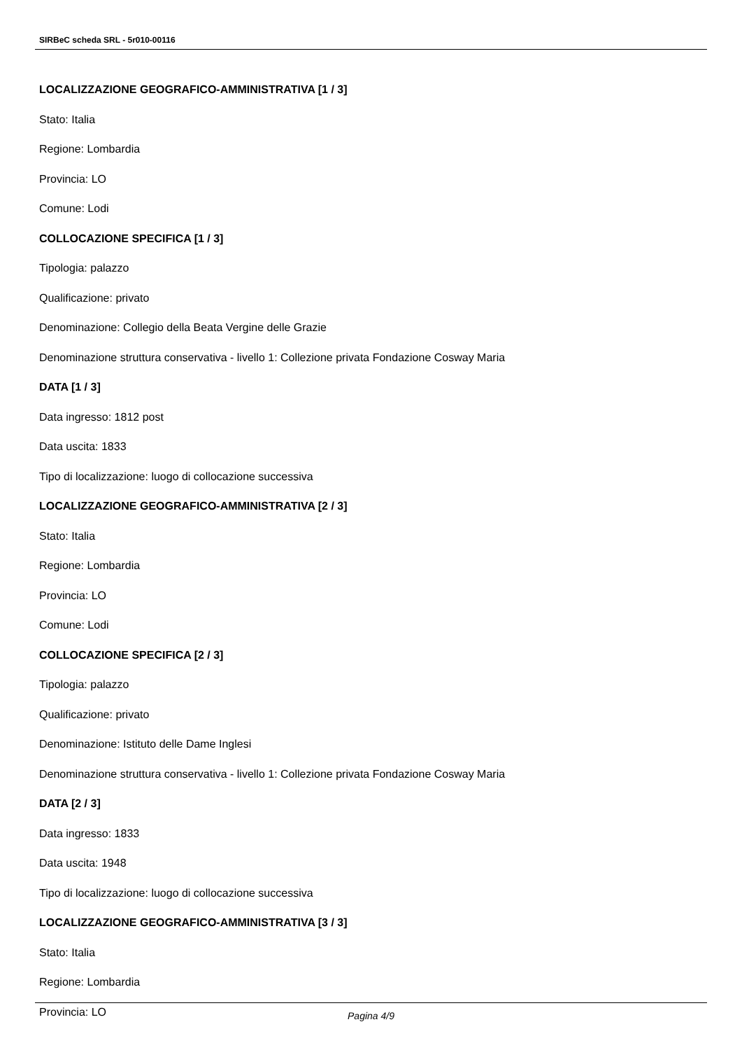SIRBeC scheda SRL - 5r010-00116
LOCALIZZAZIONE GEOGRAFICO-AMMINISTRATIVA [1 / 3]
Stato: Italia
Regione: Lombardia
Provincia: LO
Comune: Lodi
COLLOCAZIONE SPECIFICA [1 / 3]
Tipologia: palazzo
Qualificazione: privato
Denominazione: Collegio della Beata Vergine delle Grazie
Denominazione struttura conservativa - livello 1: Collezione privata Fondazione Cosway Maria
DATA [1 / 3]
Data ingresso: 1812 post
Data uscita: 1833
Tipo di localizzazione: luogo di collocazione successiva
LOCALIZZAZIONE GEOGRAFICO-AMMINISTRATIVA [2 / 3]
Stato: Italia
Regione: Lombardia
Provincia: LO
Comune: Lodi
COLLOCAZIONE SPECIFICA [2 / 3]
Tipologia: palazzo
Qualificazione: privato
Denominazione: Istituto delle Dame Inglesi
Denominazione struttura conservativa - livello 1: Collezione privata Fondazione Cosway Maria
DATA [2 / 3]
Data ingresso: 1833
Data uscita: 1948
Tipo di localizzazione: luogo di collocazione successiva
LOCALIZZAZIONE GEOGRAFICO-AMMINISTRATIVA [3 / 3]
Stato: Italia
Regione: Lombardia
Provincia: LO
Pagina 4/9